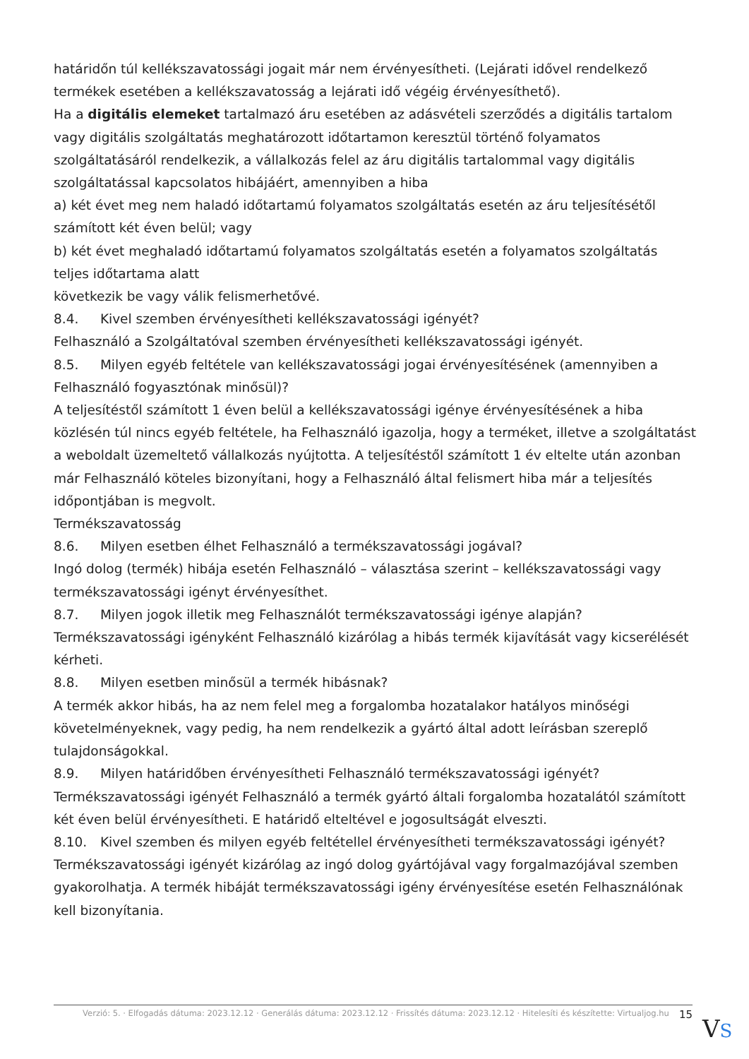határidőn túl kellékszavatossági jogait már nem érvényesítheti. (Lejárati idővel rendelkező termékek esetében a kellékszavatosság a lejárati idő végéig érvényesíthető).
Ha a digitális elemeket tartalmazó áru esetében az adásvételi szerződés a digitális tartalom vagy digitális szolgáltatás meghatározott időtartamon keresztül történő folyamatos szolgáltatásáról rendelkezik, a vállalkozás felel az áru digitális tartalommal vagy digitális szolgáltatással kapcsolatos hibájáért, amennyiben a hiba
a) két évet meg nem haladó időtartamú folyamatos szolgáltatás esetén az áru teljesítésétől számított két éven belül; vagy
b) két évet meghaladó időtartamú folyamatos szolgáltatás esetén a folyamatos szolgáltatás teljes időtartama alatt
következik be vagy válik felismerhetővé.
8.4. Kivel szemben érvényesítheti kellékszavatossági igényét?
Felhasználó a Szolgáltatóval szemben érvényesítheti kellékszavatossági igényét.
8.5. Milyen egyéb feltétele van kellékszavatossági jogai érvényesítésének (amennyiben a Felhasználó fogyasztónak minősül)?
A teljesítéstől számított 1 éven belül a kellékszavatossági igénye érvényesítésének a hiba közlésén túl nincs egyéb feltétele, ha Felhasználó igazolja, hogy a terméket, illetve a szolgáltatást a weboldalt üzemeltető vállalkozás nyújtotta. A teljesítéstől számított 1 év eltelte után azonban már Felhasználó köteles bizonyítani, hogy a Felhasználó által felismert hiba már a teljesítés időpontjában is megvolt.
Termékszavatosság
8.6. Milyen esetben élhet Felhasználó a termékszavatossági jogával?
Ingó dolog (termék) hibája esetén Felhasználó – választása szerint – kellékszavatossági vagy termékszavatossági igényt érvényesíthet.
8.7. Milyen jogok illetik meg Felhasználót termékszavatossági igénye alapján?
Termékszavatossági igényként Felhasználó kizárólag a hibás termék kijavítását vagy kicserélését kérheti.
8.8. Milyen esetben minősül a termék hibásnak?
A termék akkor hibás, ha az nem felel meg a forgalomba hozatalakor hatályos minőségi követelményeknek, vagy pedig, ha nem rendelkezik a gyártó által adott leírásban szereplő tulajdonságokkal.
8.9. Milyen határidőben érvényesítheti Felhasználó termékszavatossági igényét?
Termékszavatossági igényét Felhasználó a termék gyártó általi forgalomba hozatalától számított két éven belül érvényesítheti. E határidő elteltével e jogosultságát elveszti.
8.10. Kivel szemben és milyen egyéb feltétellel érvényesítheti termékszavatossági igényét?
Termékszavatossági igényét kizárólag az ingó dolog gyártójával vagy forgalmazójával szemben gyakorolhatja. A termék hibáját termékszavatossági igény érvényesítése esetén Felhasználónak kell bizonyítania.
Verzió: 5. · Elfogadás dátuma: 2023.12.12 · Generálás dátuma: 2023.12.12 · Frissítés dátuma: 2023.12.12 · Hitelesíti és készítette: Virtualjog.hu
15
VS